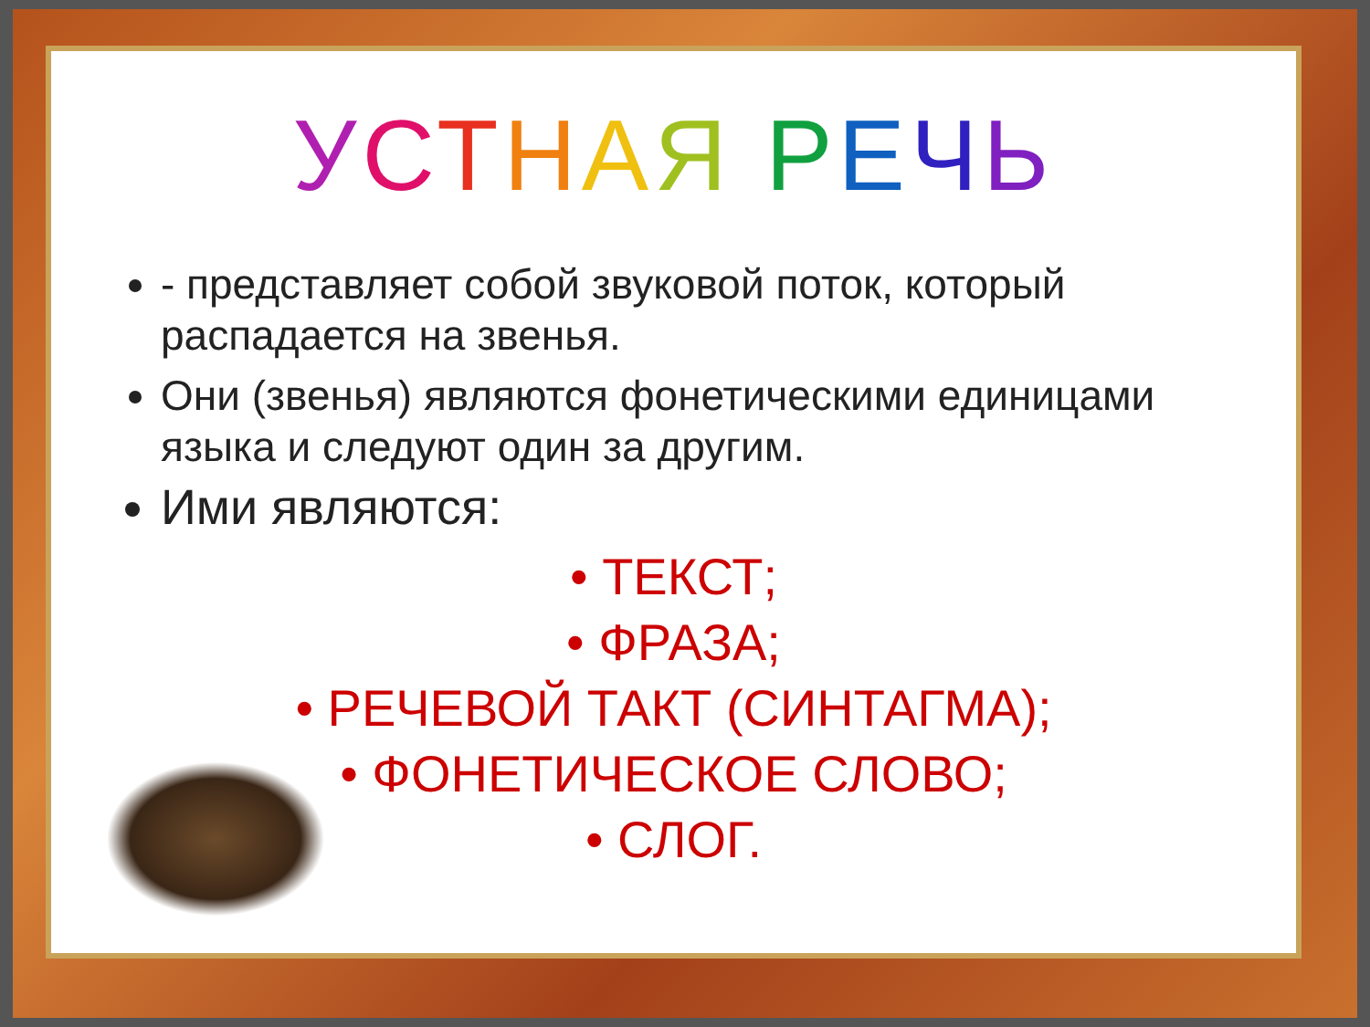УСТНАЯ РЕЧЬ
- представляет собой звуковой поток, который распадается на звенья.
Они (звенья) являются фонетическими единицами языка и следуют один за другим.
Ими являются:
• ТЕКСТ;
• ФРАЗА;
• РЕЧЕВОЙ ТАКТ (СИНТАГМА);
• ФОНЕТИЧЕСКОЕ СЛОВО;
• СЛОГ.